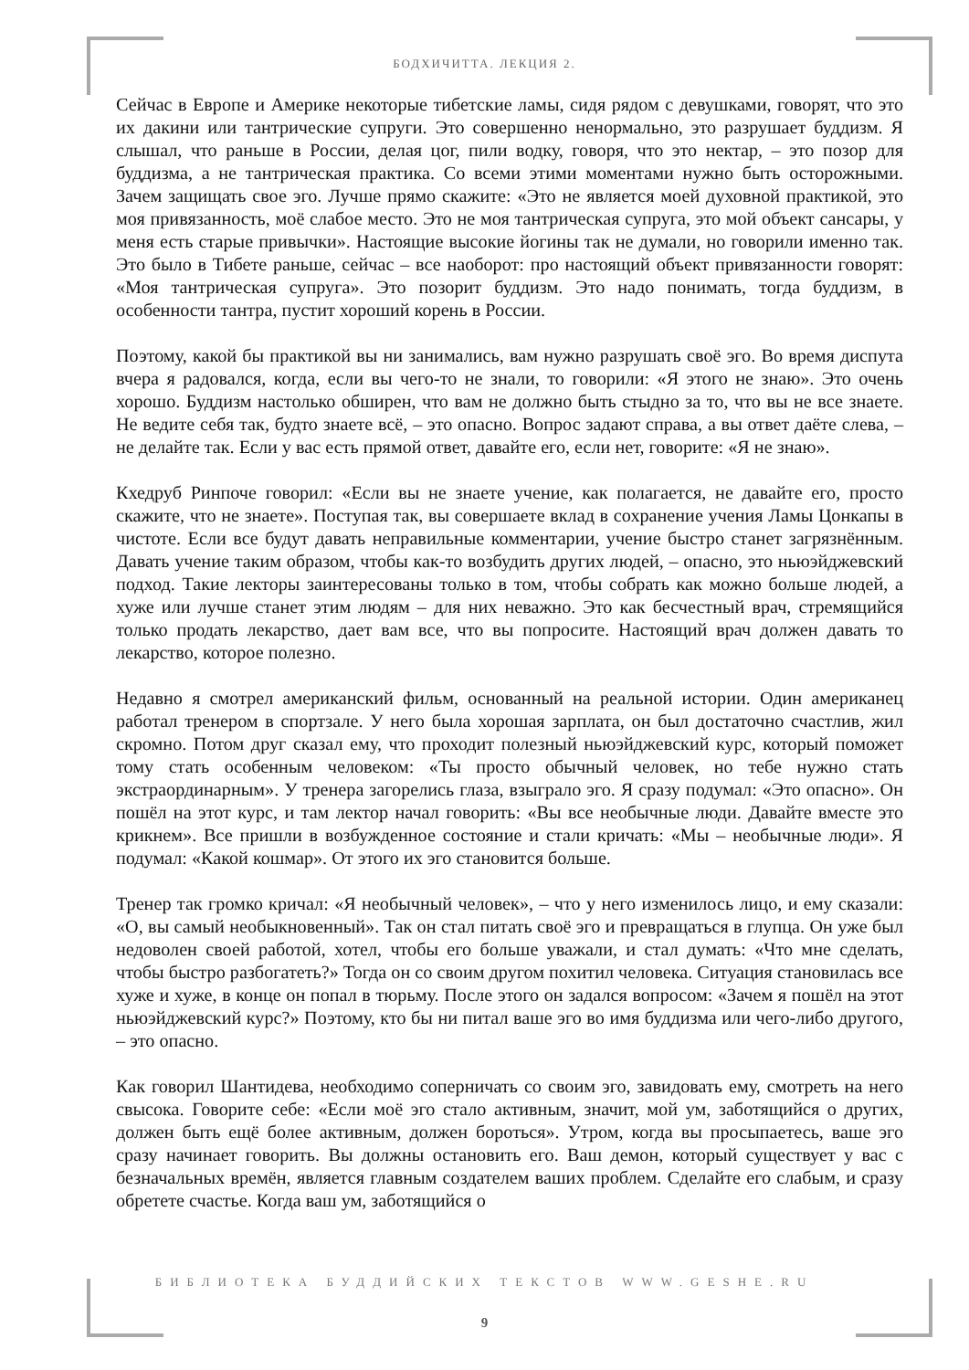БОДХИЧИТТА. ЛЕКЦИЯ 2.
Сейчас в Европе и Америке некоторые тибетские ламы, сидя рядом с девушками, говорят, что это их дакини или тантрические супруги. Это совершенно ненормально, это разрушает буддизм. Я слышал, что раньше в России, делая цог, пили водку, говоря, что это нектар, – это позор для буддизма, а не тантрическая практика. Со всеми этими моментами нужно быть осторожными. Зачем защищать свое эго. Лучше прямо скажите: «Это не является моей духовной практикой, это моя привязанность, моё слабое место. Это не моя тантрическая супруга, это мой объект сансары, у меня есть старые привычки». Настоящие высокие йогины так не думали, но говорили именно так. Это было в Тибете раньше, сейчас – все наоборот: про настоящий объект привязанности говорят: «Моя тантрическая супруга». Это позорит буддизм. Это надо понимать, тогда буддизм, в особенности тантра, пустит хороший корень в России.
Поэтому, какой бы практикой вы ни занимались, вам нужно разрушать своё эго. Во время диспута вчера я радовался, когда, если вы чего-то не знали, то говорили: «Я этого не знаю». Это очень хорошо. Буддизм настолько обширен, что вам не должно быть стыдно за то, что вы не все знаете. Не ведите себя так, будто знаете всё, – это опасно. Вопрос задают справа, а вы ответ даёте слева, – не делайте так. Если у вас есть прямой ответ, давайте его, если нет, говорите: «Я не знаю».
Кхедруб Ринпоче говорил: «Если вы не знаете учение, как полагается, не давайте его, просто скажите, что не знаете». Поступая так, вы совершаете вклад в сохранение учения Ламы Цонкапы в чистоте. Если все будут давать неправильные комментарии, учение быстро станет загрязнённым. Давать учение таким образом, чтобы как-то возбудить других людей, – опасно, это ньюэйджевский подход. Такие лекторы заинтересованы только в том, чтобы собрать как можно больше людей, а хуже или лучше станет этим людям – для них неважно. Это как бесчестный врач, стремящийся только продать лекарство, дает вам все, что вы попросите. Настоящий врач должен давать то лекарство, которое полезно.
Недавно я смотрел американский фильм, основанный на реальной истории. Один американец работал тренером в спортзале. У него была хорошая зарплата, он был достаточно счастлив, жил скромно. Потом друг сказал ему, что проходит полезный ньюэйджевский курс, который поможет тому стать особенным человеком: «Ты просто обычный человек, но тебе нужно стать экстраординарным». У тренера загорелись глаза, взыграло эго. Я сразу подумал: «Это опасно». Он пошёл на этот курс, и там лектор начал говорить: «Вы все необычные люди. Давайте вместе это крикнем». Все пришли в возбужденное состояние и стали кричать: «Мы – необычные люди». Я подумал: «Какой кошмар». От этого их эго становится больше.
Тренер так громко кричал: «Я необычный человек», – что у него изменилось лицо, и ему сказали: «О, вы самый необыкновенный». Так он стал питать своё эго и превращаться в глупца. Он уже был недоволен своей работой, хотел, чтобы его больше уважали, и стал думать: «Что мне сделать, чтобы быстро разбогатеть?» Тогда он со своим другом похитил человека. Ситуация становилась все хуже и хуже, в конце он попал в тюрьму. После этого он задался вопросом: «Зачем я пошёл на этот ньюэйджевский курс?» Поэтому, кто бы ни питал ваше эго во имя буддизма или чего-либо другого, – это опасно.
Как говорил Шантидева, необходимо соперничать со своим эго, завидовать ему, смотреть на него свысока. Говорите себе: «Если моё эго стало активным, значит, мой ум, заботящийся о других, должен быть ещё более активным, должен бороться». Утром, когда вы просыпаетесь, ваше эго сразу начинает говорить. Вы должны остановить его. Ваш демон, который существует у вас с безначальных времён, является главным создателем ваших проблем. Сделайте его слабым, и сразу обретете счастье. Когда ваш ум, заботящийся о
БИБЛИОТЕКА БУДДИЙСКИХ ТЕКСТОВ WWW.GESHE.RU
9